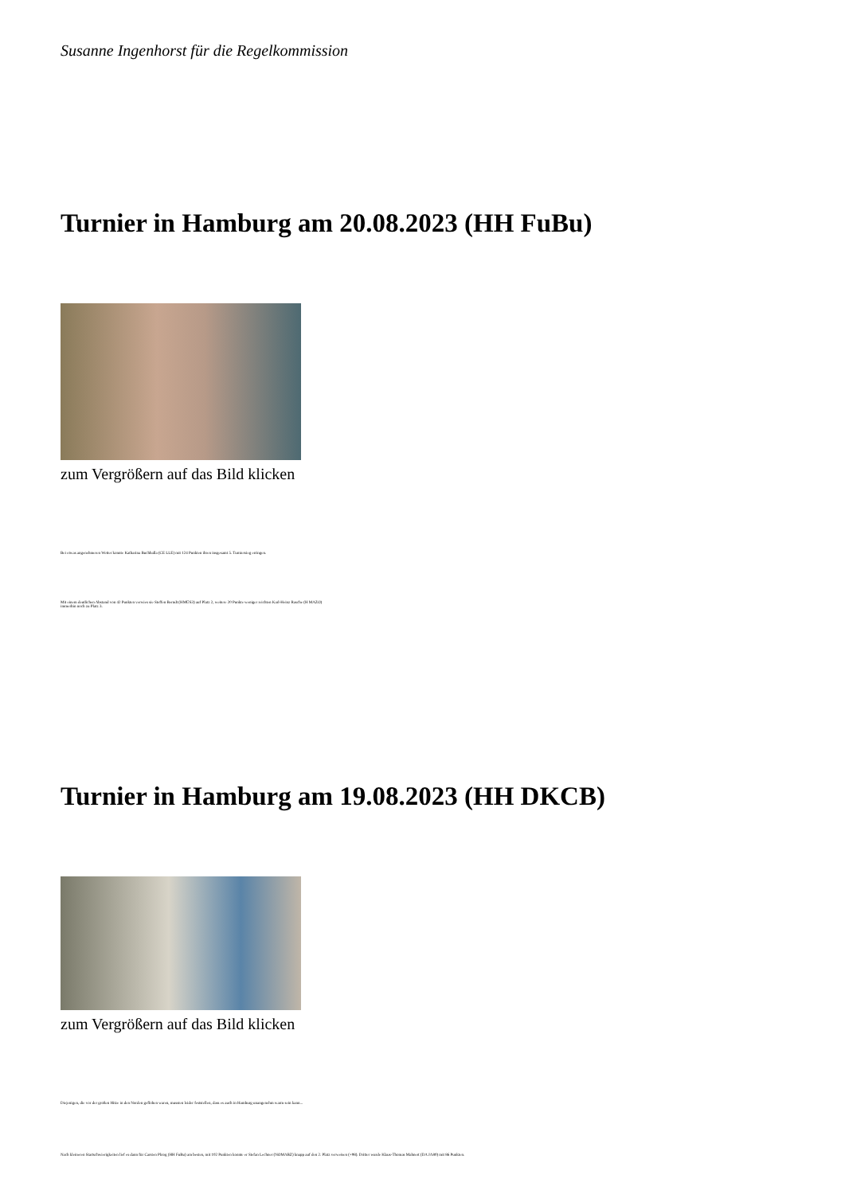Susanne Ingenhorst für die Regelkommission
Turnier in Hamburg am 20.08.2023 (HH FuBu)
zum Vergrößern auf das Bild klicken
Bei etwas angenehmeren Wetter konnte Katharina Buchhalla (CE LLE) mit 124 Punkten ihren insgesamt 5. Turniersieg erringen.
Mit einem deutlichen Abstand von 42 Punkten verwies sie Steffen Berndt (HMÜS3) auf Platz 2, weitere 20 Punkte weniger reichten Karl-Heinz Rasche (H MAZO) immerhin noch zu Platz 3.
Turnier in Hamburg am 19.08.2023 (HH DKCB)
zum Vergrößern auf das Bild klicken
Diejenigen, die vor der großen Hitze in den Norden geflohen waren, mussten leider feststellen, dass es auch in Hamburg unangenehm warm sein kann...
Nach kleineren Startschwierigkeiten lief es dann für Carsten Ploog (HH FuBu) am besten, mit 102 Punkten konnte er Stefan Lechner (NOMABZ) knapp auf den 2. Platz verweisen (+98). Dritter wurde Klaus-Thomas Mahnert (DA JA80) mit 86 Punkten.